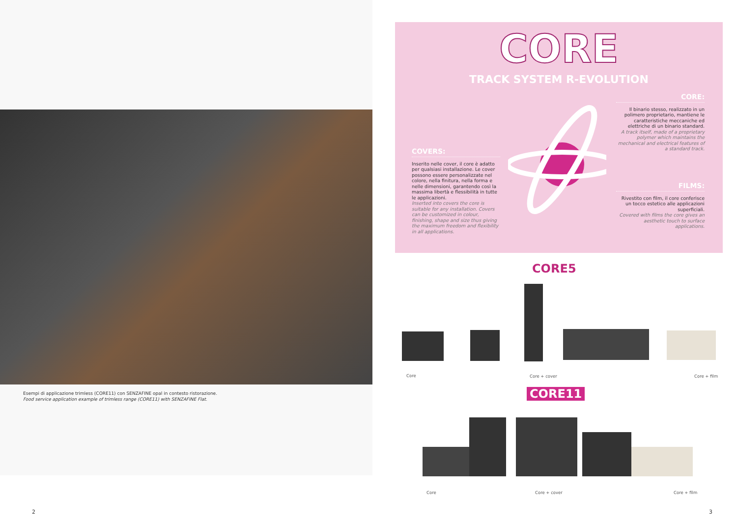Esempi di applicazione trimless (CORE11) con SENZAFINE opal in contesto ristorazione.
Food service application example of trimless range (CORE11) with SENZAFINE Flat.
2 3
CORE
TRACK SYSTEM R-EVOLUTION
COVERS:
Inserito nelle cover, il core è adatto per qualsiasi installazione. Le cover possono essere personalizzate nel colore, nella finitura, nella forma e nelle dimensioni, garantendo così la massima libertà e flessibilità in tutte le applicazioni.
Inserted into covers the core is suitable for any installation. Covers can be customized in colour, finishing, shape and size thus giving the maximum freedom and flexibility in all applications.
CORE:
Il binario stesso, realizzato in un polimero proprietario, mantiene le caratteristiche meccaniche ed elettriche di un binario standard.
A track itself, made of a proprietary polymer which maintains the mechanical and electrical features of a standard track.
FILMS:
Rivestito con film, il core conferisce un tocco estetico alle applicazioni superficiali.
Covered with films the core gives an aesthetic touch to surface applications.
CORE5
Core Core + cover Core + film
CORE11
Core Core + cover Core + film